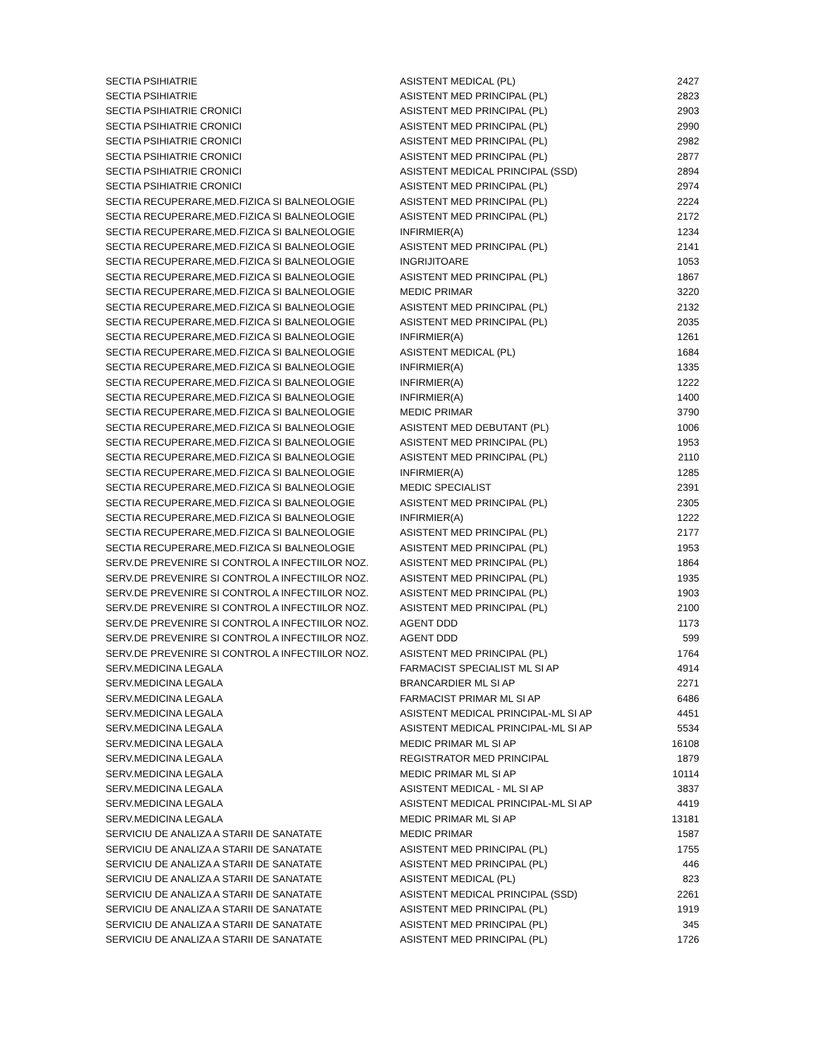| SECTIA PSIHIATRIE | ASISTENT MEDICAL (PL) | 2427 |
| SECTIA PSIHIATRIE | ASISTENT MED PRINCIPAL (PL) | 2823 |
| SECTIA PSIHIATRIE CRONICI | ASISTENT MED PRINCIPAL (PL) | 2903 |
| SECTIA PSIHIATRIE CRONICI | ASISTENT MED PRINCIPAL (PL) | 2990 |
| SECTIA PSIHIATRIE CRONICI | ASISTENT MED PRINCIPAL (PL) | 2982 |
| SECTIA PSIHIATRIE CRONICI | ASISTENT MED PRINCIPAL (PL) | 2877 |
| SECTIA PSIHIATRIE CRONICI | ASISTENT MEDICAL PRINCIPAL (SSD) | 2894 |
| SECTIA PSIHIATRIE CRONICI | ASISTENT MED PRINCIPAL (PL) | 2974 |
| SECTIA RECUPERARE,MED.FIZICA SI BALNEOLOGIE | ASISTENT MED PRINCIPAL (PL) | 2224 |
| SECTIA RECUPERARE,MED.FIZICA SI BALNEOLOGIE | ASISTENT MED PRINCIPAL (PL) | 2172 |
| SECTIA RECUPERARE,MED.FIZICA SI BALNEOLOGIE | INFIRMIER(A) | 1234 |
| SECTIA RECUPERARE,MED.FIZICA SI BALNEOLOGIE | ASISTENT MED PRINCIPAL (PL) | 2141 |
| SECTIA RECUPERARE,MED.FIZICA SI BALNEOLOGIE | INGRIJITOARE | 1053 |
| SECTIA RECUPERARE,MED.FIZICA SI BALNEOLOGIE | ASISTENT MED PRINCIPAL (PL) | 1867 |
| SECTIA RECUPERARE,MED.FIZICA SI BALNEOLOGIE | MEDIC PRIMAR | 3220 |
| SECTIA RECUPERARE,MED.FIZICA SI BALNEOLOGIE | ASISTENT MED PRINCIPAL (PL) | 2132 |
| SECTIA RECUPERARE,MED.FIZICA SI BALNEOLOGIE | ASISTENT MED PRINCIPAL (PL) | 2035 |
| SECTIA RECUPERARE,MED.FIZICA SI BALNEOLOGIE | INFIRMIER(A) | 1261 |
| SECTIA RECUPERARE,MED.FIZICA SI BALNEOLOGIE | ASISTENT MEDICAL (PL) | 1684 |
| SECTIA RECUPERARE,MED.FIZICA SI BALNEOLOGIE | INFIRMIER(A) | 1335 |
| SECTIA RECUPERARE,MED.FIZICA SI BALNEOLOGIE | INFIRMIER(A) | 1222 |
| SECTIA RECUPERARE,MED.FIZICA SI BALNEOLOGIE | INFIRMIER(A) | 1400 |
| SECTIA RECUPERARE,MED.FIZICA SI BALNEOLOGIE | MEDIC PRIMAR | 3790 |
| SECTIA RECUPERARE,MED.FIZICA SI BALNEOLOGIE | ASISTENT MED DEBUTANT (PL) | 1006 |
| SECTIA RECUPERARE,MED.FIZICA SI BALNEOLOGIE | ASISTENT MED PRINCIPAL (PL) | 1953 |
| SECTIA RECUPERARE,MED.FIZICA SI BALNEOLOGIE | ASISTENT MED PRINCIPAL (PL) | 2110 |
| SECTIA RECUPERARE,MED.FIZICA SI BALNEOLOGIE | INFIRMIER(A) | 1285 |
| SECTIA RECUPERARE,MED.FIZICA SI BALNEOLOGIE | MEDIC SPECIALIST | 2391 |
| SECTIA RECUPERARE,MED.FIZICA SI BALNEOLOGIE | ASISTENT MED PRINCIPAL (PL) | 2305 |
| SECTIA RECUPERARE,MED.FIZICA SI BALNEOLOGIE | INFIRMIER(A) | 1222 |
| SECTIA RECUPERARE,MED.FIZICA SI BALNEOLOGIE | ASISTENT MED PRINCIPAL (PL) | 2177 |
| SECTIA RECUPERARE,MED.FIZICA SI BALNEOLOGIE | ASISTENT MED PRINCIPAL (PL) | 1953 |
| SERV.DE PREVENIRE SI CONTROL A INFECTIILOR NOZ. | ASISTENT MED PRINCIPAL (PL) | 1864 |
| SERV.DE PREVENIRE SI CONTROL A INFECTIILOR NOZ. | ASISTENT MED PRINCIPAL (PL) | 1935 |
| SERV.DE PREVENIRE SI CONTROL A INFECTIILOR NOZ. | ASISTENT MED PRINCIPAL (PL) | 1903 |
| SERV.DE PREVENIRE SI CONTROL A INFECTIILOR NOZ. | ASISTENT MED PRINCIPAL (PL) | 2100 |
| SERV.DE PREVENIRE SI CONTROL A INFECTIILOR NOZ. | AGENT DDD | 1173 |
| SERV.DE PREVENIRE SI CONTROL A INFECTIILOR NOZ. | AGENT DDD | 599 |
| SERV.DE PREVENIRE SI CONTROL A INFECTIILOR NOZ. | ASISTENT MED PRINCIPAL (PL) | 1764 |
| SERV.MEDICINA LEGALA | FARMACIST SPECIALIST ML SI AP | 4914 |
| SERV.MEDICINA LEGALA | BRANCARDIER ML SI AP | 2271 |
| SERV.MEDICINA LEGALA | FARMACIST PRIMAR ML SI AP | 6486 |
| SERV.MEDICINA LEGALA | ASISTENT MEDICAL PRINCIPAL-ML SI AP | 4451 |
| SERV.MEDICINA LEGALA | ASISTENT MEDICAL PRINCIPAL-ML SI AP | 5534 |
| SERV.MEDICINA LEGALA | MEDIC PRIMAR ML SI AP | 16108 |
| SERV.MEDICINA LEGALA | REGISTRATOR MED PRINCIPAL | 1879 |
| SERV.MEDICINA LEGALA | MEDIC PRIMAR ML SI AP | 10114 |
| SERV.MEDICINA LEGALA | ASISTENT MEDICAL - ML SI AP | 3837 |
| SERV.MEDICINA LEGALA | ASISTENT MEDICAL PRINCIPAL-ML SI AP | 4419 |
| SERV.MEDICINA LEGALA | MEDIC PRIMAR ML SI AP | 13181 |
| SERVICIU DE ANALIZA A STARII DE SANATATE | MEDIC PRIMAR | 1587 |
| SERVICIU DE ANALIZA A STARII DE SANATATE | ASISTENT MED PRINCIPAL (PL) | 1755 |
| SERVICIU DE ANALIZA A STARII DE SANATATE | ASISTENT MED PRINCIPAL (PL) | 446 |
| SERVICIU DE ANALIZA A STARII DE SANATATE | ASISTENT MEDICAL (PL) | 823 |
| SERVICIU DE ANALIZA A STARII DE SANATATE | ASISTENT MEDICAL PRINCIPAL (SSD) | 2261 |
| SERVICIU DE ANALIZA A STARII DE SANATATE | ASISTENT MED PRINCIPAL (PL) | 1919 |
| SERVICIU DE ANALIZA A STARII DE SANATATE | ASISTENT MED PRINCIPAL (PL) | 345 |
| SERVICIU DE ANALIZA A STARII DE SANATATE | ASISTENT MED PRINCIPAL (PL) | 1726 |